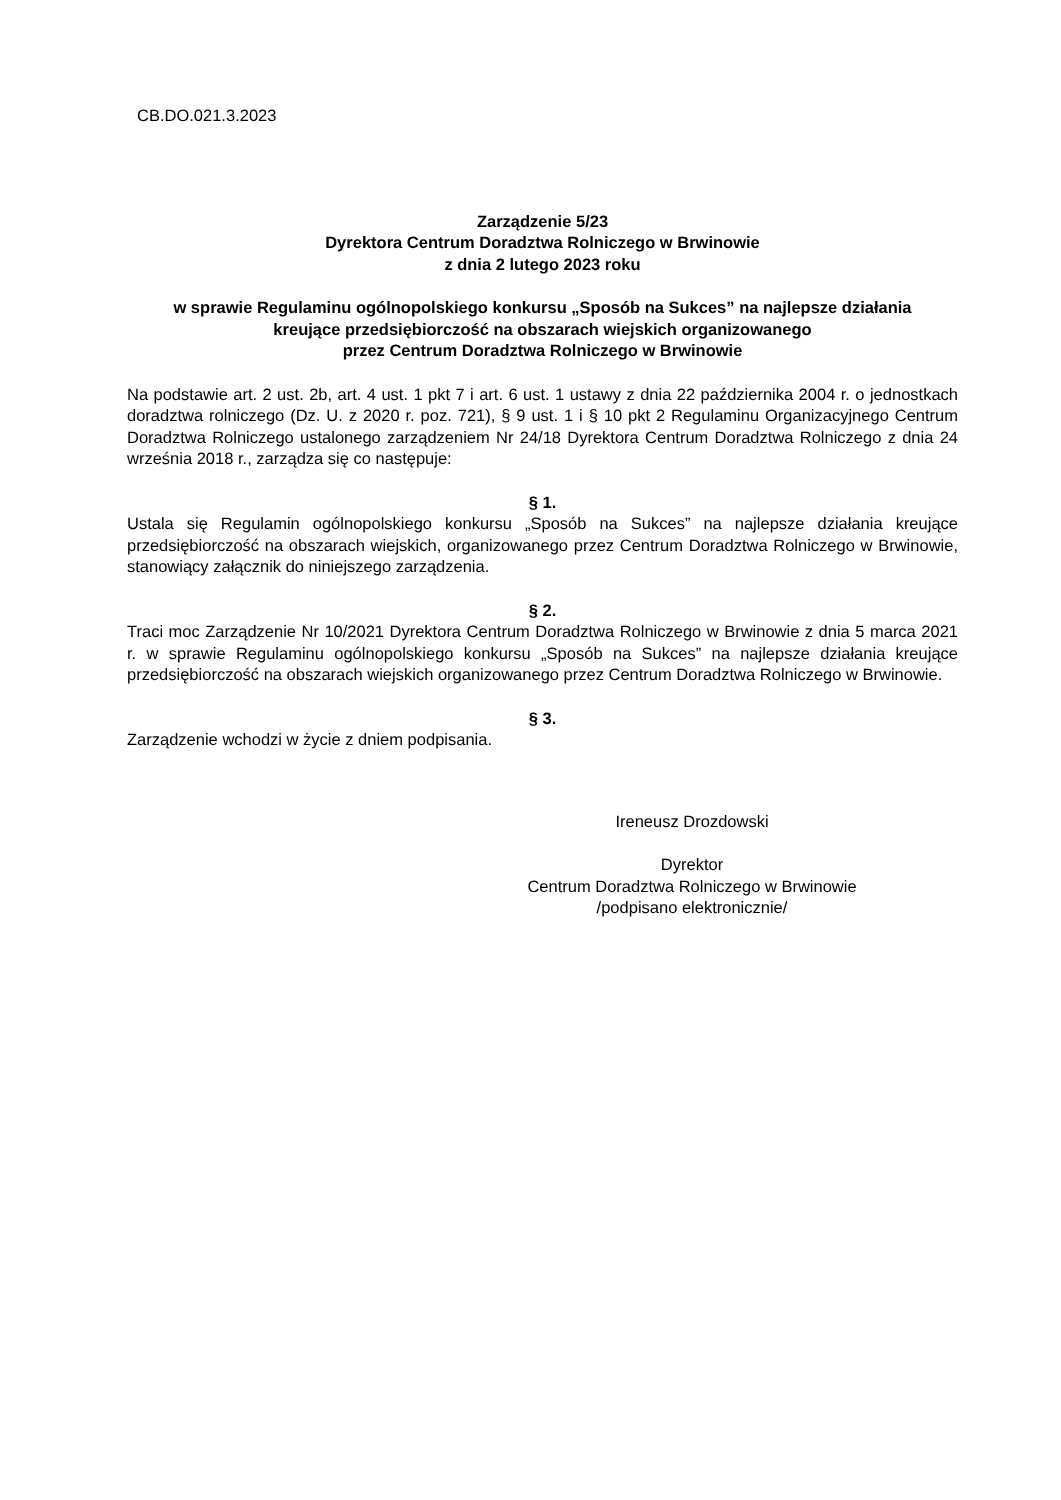CB.DO.021.3.2023
Zarządzenie 5/23
Dyrektora Centrum Doradztwa Rolniczego w Brwinowie
z dnia 2 lutego 2023 roku
w sprawie Regulaminu ogólnopolskiego konkursu „Sposób na Sukces” na najlepsze działania
kreujące przedsiębiorczość na obszarach wiejskich organizowanego
przez Centrum Doradztwa Rolniczego w Brwinowie
Na podstawie art. 2 ust. 2b, art. 4 ust. 1 pkt 7 i art. 6 ust. 1 ustawy z dnia 22 października 2004 r. o jednostkach doradztwa rolniczego (Dz. U. z 2020 r. poz. 721), § 9 ust. 1 i § 10 pkt 2 Regulaminu Organizacyjnego Centrum Doradztwa Rolniczego ustalonego zarządzeniem Nr 24/18 Dyrektora Centrum Doradztwa Rolniczego z dnia 24 września 2018 r., zarządza się co następuje:
§ 1.
Ustala się Regulamin ogólnopolskiego konkursu „Sposób na Sukces” na najlepsze działania kreujące przedsiębiorczość na obszarach wiejskich, organizowanego przez Centrum Doradztwa Rolniczego w Brwinowie, stanowiący załącznik do niniejszego zarządzenia.
§ 2.
Traci moc Zarządzenie Nr 10/2021 Dyrektora Centrum Doradztwa Rolniczego w Brwinowie z dnia 5 marca 2021 r. w sprawie Regulaminu ogólnopolskiego konkursu „Sposób na Sukces” na najlepsze działania kreujące przedsiębiorczość na obszarach wiejskich organizowanego przez Centrum Doradztwa Rolniczego w Brwinowie.
§ 3.
Zarządzenie wchodzi w życie z dniem podpisania.
Ireneusz Drozdowski
Dyrektor
Centrum Doradztwa Rolniczego w Brwinowie
/podpisano elektronicznie/